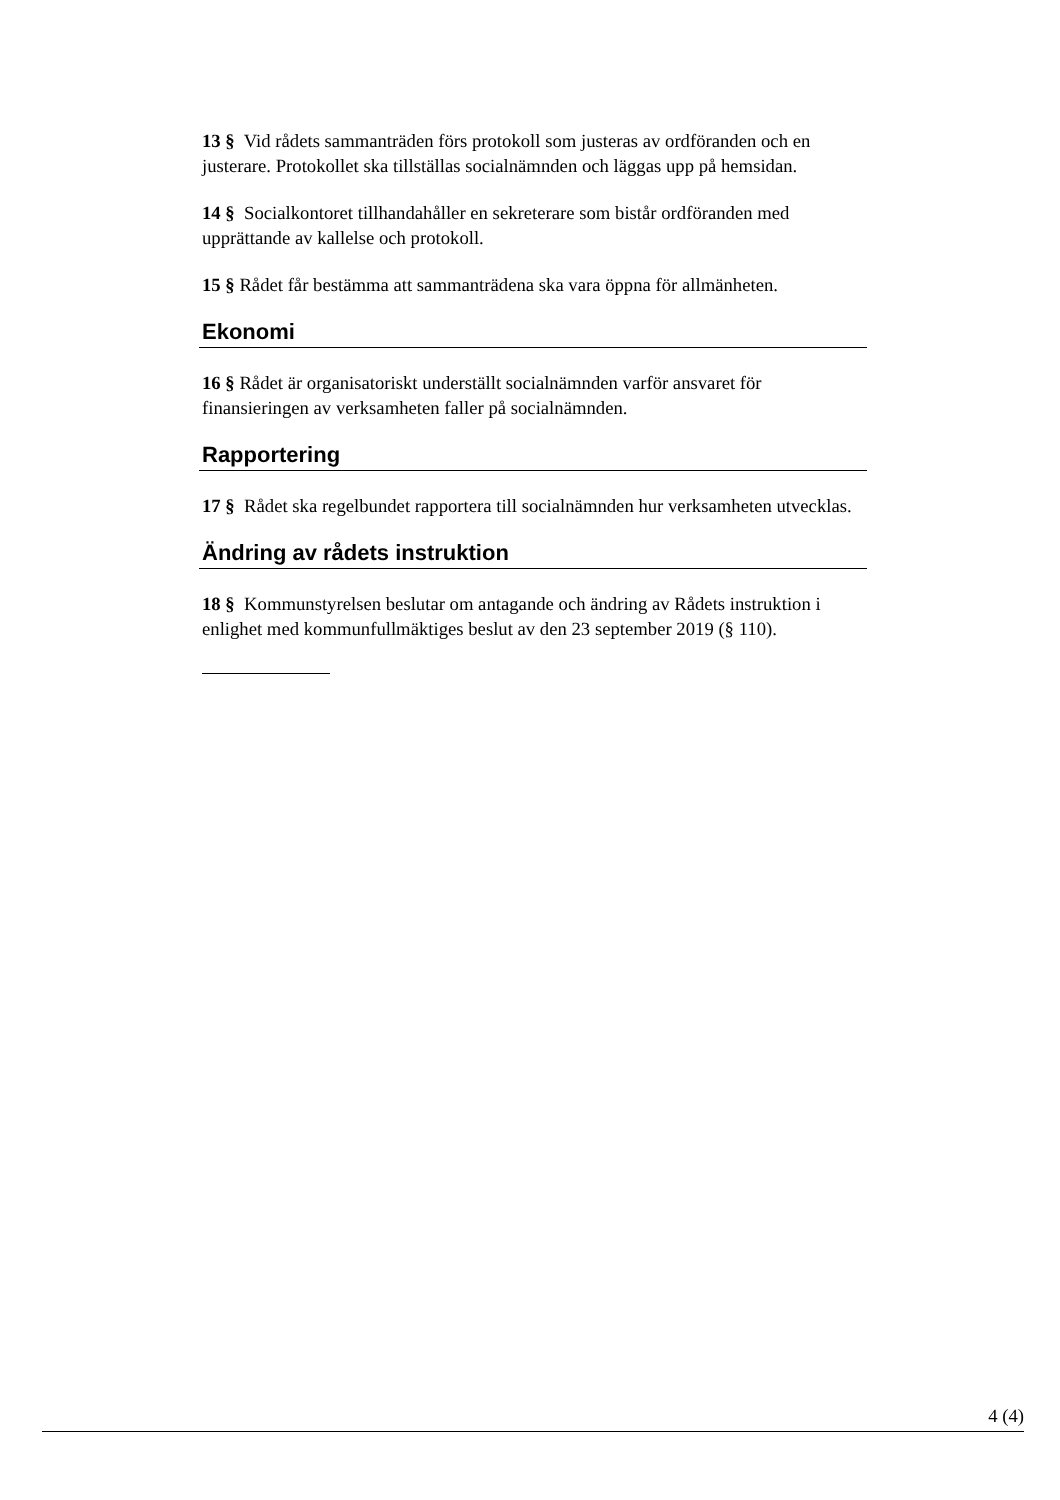13 § Vid rådets sammanträden förs protokoll som justeras av ordföranden och en justerare. Protokollet ska tillställas socialnämnden och läggas upp på hemsidan.
14 § Socialkontoret tillhandahåller en sekreterare som bistår ordföranden med upprättande av kallelse och protokoll.
15 § Rådet får bestämma att sammanträdena ska vara öppna för allmänheten.
Ekonomi
16 § Rådet är organisatoriskt underställt socialnämnden varför ansvaret för finansieringen av verksamheten faller på socialnämnden.
Rapportering
17 § Rådet ska regelbundet rapportera till socialnämnden hur verksamheten utvecklas.
Ändring av rådets instruktion
18 § Kommunstyrelsen beslutar om antagande och ändring av Rådets instruktion i enlighet med kommunfullmäktiges beslut av den 23 september 2019 (§ 110).
4 (4)